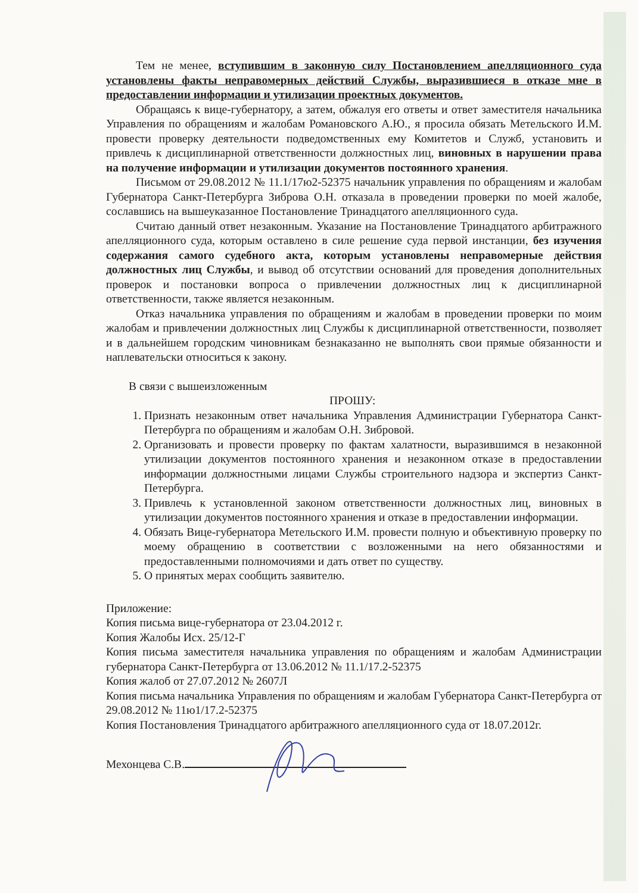Тем не менее, вступившим в законную силу Постановлением апелляционного суда установлены факты неправомерных действий Службы, выразившиеся в отказе мне в предоставлении информации и утилизации проектных документов.
Обращаясь к вице-губернатору, а затем, обжалуя его ответы и ответ заместителя начальника Управления по обращениям и жалобам Романовского А.Ю., я просила обязать Метельского И.М. провести проверку деятельности подведомственных ему Комитетов и Служб, установить и привлечь к дисциплинарной ответственности должностных лиц, виновных в нарушении права на получение информации и утилизации документов постоянного хранения.
Письмом от 29.08.2012 № 11.1/17ю2-52375 начальник управления по обращениям и жалобам Губернатора Санкт-Петербурга Зиброва О.Н. отказала в проведении проверки по моей жалобе, сославшись на вышеуказанное Постановление Тринадцатого апелляционного суда.
Считаю данный ответ незаконным. Указание на Постановление Тринадцатого арбитражного апелляционного суда, которым оставлено в силе решение суда первой инстанции, без изучения содержания самого судебного акта, которым установлены неправомерные действия должностных лиц Службы, и вывод об отсутствии оснований для проведения дополнительных проверок и постановки вопроса о привлечении должностных лиц к дисциплинарной ответственности, также является незаконным.
Отказ начальника управления по обращениям и жалобам в проведении проверки по моим жалобам и привлечении должностных лиц Службы к дисциплинарной ответственности, позволяет и в дальнейшем городским чиновникам безнаказанно не выполнять свои прямые обязанности и наплевательски относиться к закону.
В связи с вышеизложенным
ПРОШУ:
1. Признать незаконным ответ начальника Управления Администрации Губернатора Санкт-Петербурга по обращениям и жалобам О.Н. Зибровой.
2. Организовать и провести проверку по фактам халатности, выразившимся в незаконной утилизации документов постоянного хранения и незаконном отказе в предоставлении информации должностными лицами Службы строительного надзора и экспертиз Санкт-Петербурга.
3. Привлечь к установленной законом ответственности должностных лиц, виновных в утилизации документов постоянного хранения и отказе в предоставлении информации.
4. Обязать Вице-губернатора Метельского И.М. провести полную и объективную проверку по моему обращению в соответствии с возложенными на него обязанностями и предоставленными полномочиями и дать ответ по существу.
5. О принятых мерах сообщить заявителю.
Приложение:
Копия письма вице-губернатора от 23.04.2012 г.
Копия Жалобы Исх. 25/12-Г
Копия письма заместителя начальника управления по обращениям и жалобам Администрации губернатора Санкт-Петербурга от 13.06.2012 № 11.1/17.2-52375
Копия жалоб от 27.07.2012 № 2607Л
Копия письма начальника Управления по обращениям и жалобам Губернатора Санкт-Петербурга от 29.08.2012 № 11ю1/17.2-52375
Копия Постановления Тринадцатого арбитражного апелляционного суда от 18.07.2012г.
Мехонцева С.В.